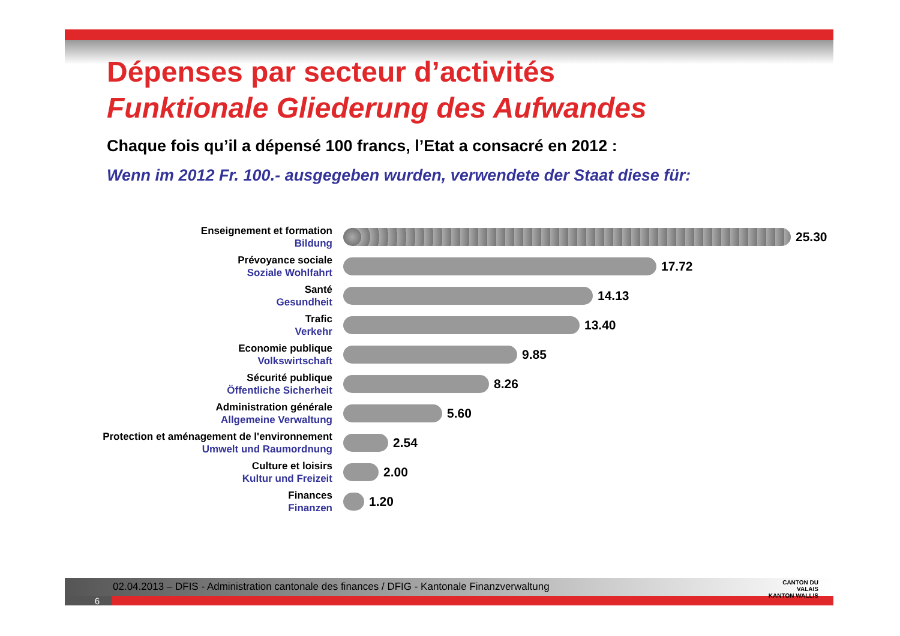Dépenses par secteur d’activités
Funktionale Gliederung des Aufwandes
Chaque fois qu’il a dépensé 100 francs, l’Etat a consacré en 2012 :
Wenn im 2012 Fr. 100.- ausgegeben wurden, verwendete der Staat diese für:
Enseignement et formation
Bildung
25.30
Prévoyance sociale
Soziale Wohlfahrt
17.72
Santé
Gesundheit
14.13
Trafic
Verkehr
13.40
Economie publique
Volkswirtschaft
9.85
Sécurité publique
Öffentliche Sicherheit
8.26
Administration générale
Allgemeine Verwaltung
5.60
Protection et aménagement de l'environnement
Umwelt und Raumordnung
2.54
Culture et loisirs
Kultur und Freizeit
2.00
Finances
Finanzen
1.20
02.04.2013 – DFIS - Administration cantonale des finances / DFIG - Kantonale Finanzverwaltung
6
CANTON DU VALAIS
KANTON WALLIS